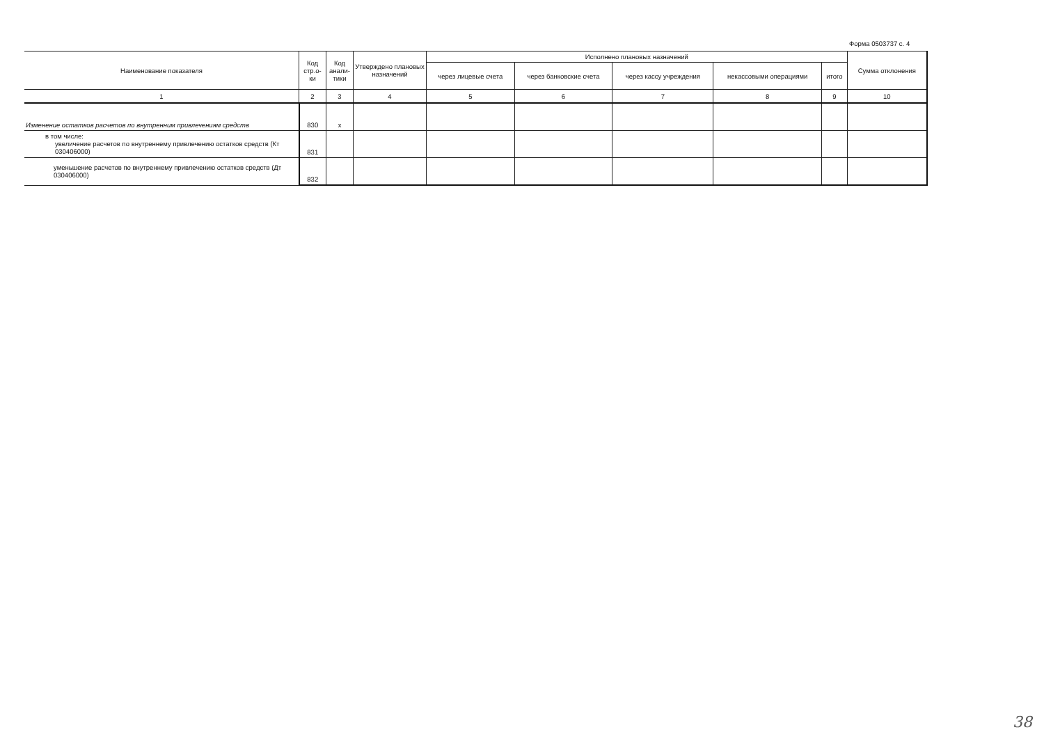Форма 0503737 с. 4
| Наименование показателя | Код стр.о-ки | Код анали-тики | Утверждено плановых назначений | Исполнено плановых назначений | | | | | Сумма отклонения |
| --- | --- | --- | --- | --- | --- | --- | --- | --- | --- |
| | | | | через лицевые счета | через банковские счета | через кассу учреждения | некассовыми операциями | итого | |
| 1 | 2 | 3 | 4 | 5 | 6 | 7 | 8 | 9 | 10 |
| Изменение остатков расчетов по внутренним привлечениям средств | 830 | x | | | | | | | |
| в том числе: увеличение расчетов по внутреннему привлечению остатков средств (Кт 030406000) | 831 | | | | | | | | |
| уменьшение расчетов по внутреннему привлечению остатков средств (Дт 030406000) | 832 | | | | | | | | |
38